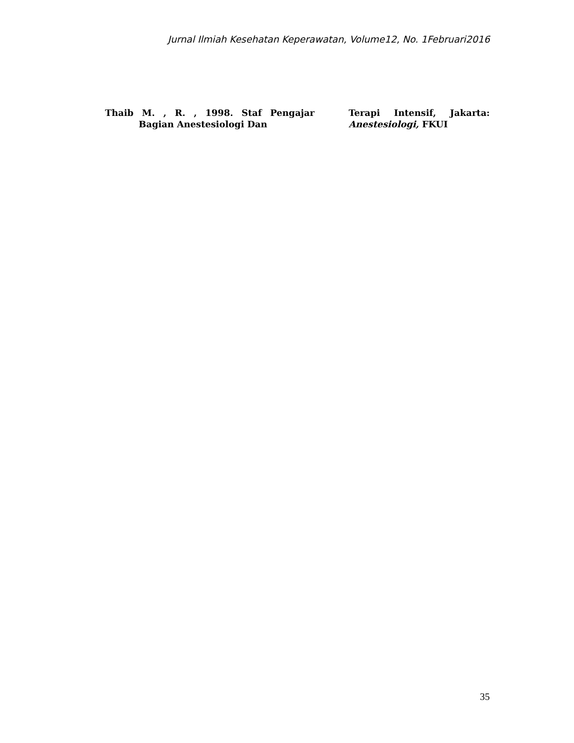Jurnal Ilmiah Kesehatan Keperawatan, Volume12, No. 1Februari2016
Thaib M. , R. , 1998. Staf Pengajar Bagian Anestesiologi Dan
Terapi Intensif, Jakarta: Anestesiologi, FKUI
35